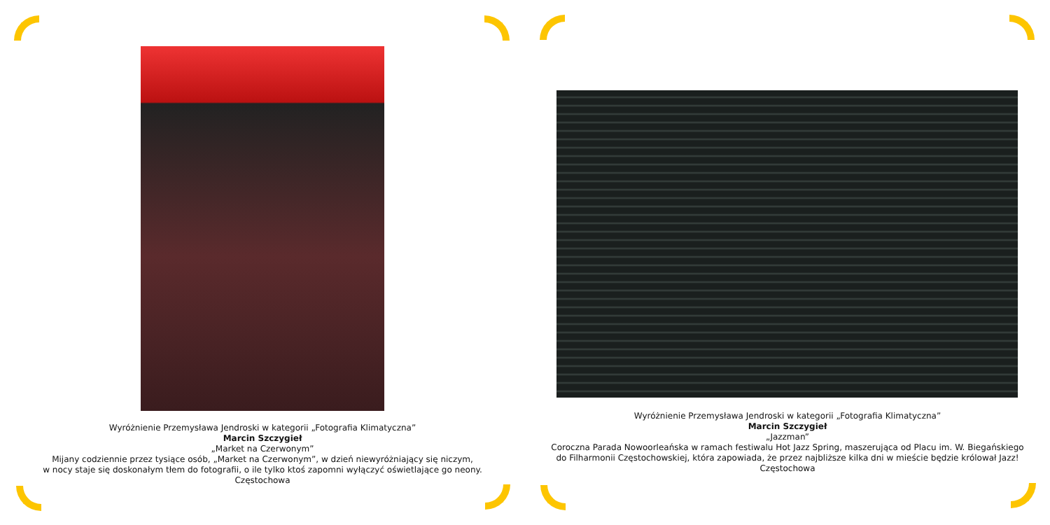Wyróżnienie Przemysława Jendroski w kategorii „Fotografia Klimatyczna”
Marcin Szczygieł
„Market na Czerwonym”
Mijany codziennie przez tysiące osób, „Market na Czerwonym”, w dzień niewyróżniający się niczym,
w nocy staje się doskonałym tłem do fotografii, o ile tylko ktoś zapomni wyłączyć oświetlające go neony.
Częstochowa
Wyróżnienie Przemysława Jendroski w kategorii „Fotografia Klimatyczna”
Marcin Szczygieł
„Jazzman”
Coroczna Parada Nowoorleańska w ramach festiwalu Hot Jazz Spring, maszerująca od Placu im. W. Biegańskiego
do Filharmonii Częstochowskiej, która zapowiada, że przez najbliższe kilka dni w mieście będzie królował Jazz!
Częstochowa